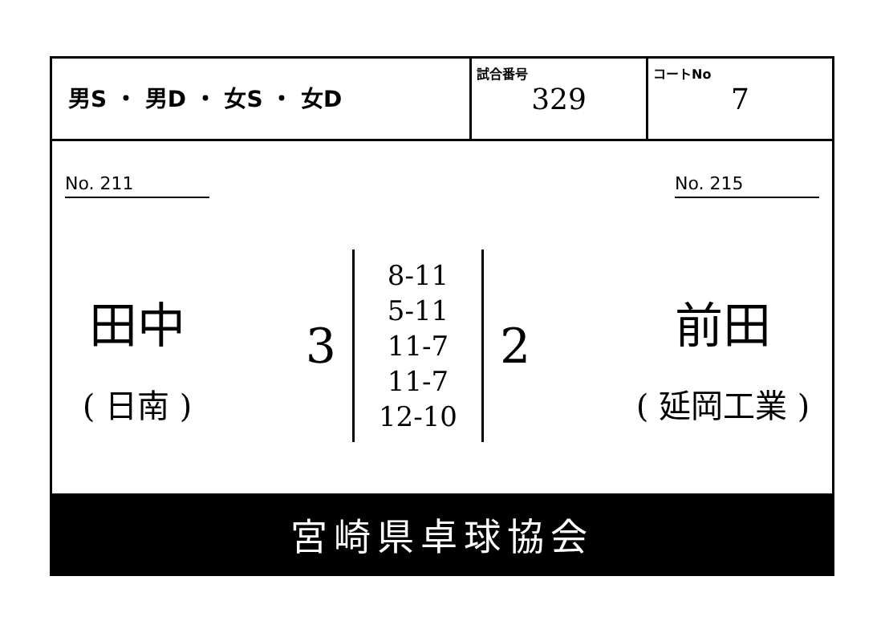男S ・ 男D ・ 女S ・ 女D
試合番号
329
コートNo
7
No. 211
田中
( 日南 )
3
8-11
5-11
11-7
11-7
12-10
2
No. 215
前田
( 延岡工業 )
宮崎県卓球協会